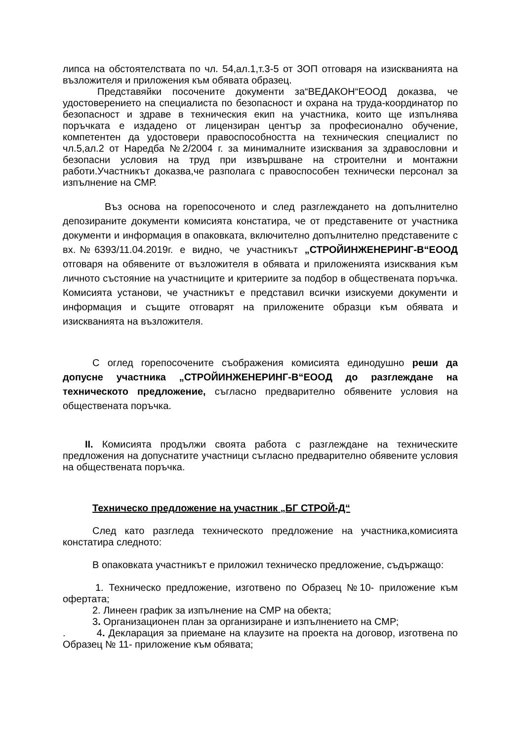липса на обстоятелствата по чл. 54,ал.1,т.3-5 от ЗОП отговаря на изискванията на възложителя и приложения към обявата образец.
Представяйки посочените документи за“ВЕДАКОН“ЕООД доказва, че удостоверението на специалиста по безопасност и охрана на труда-координатор по безопасност и здраве в техническия екип на участника, които ще изпълнява поръчката е издадено от лицензиран център за професионално обучение, компетентен да удостовери правоспособността на техническия специалист по чл.5,ал.2 от Наредба №2/2004 г. за минималните изисквания за здравословни и безопасни условия на труд при извършване на строителни и монтажни работи.Участникът доказва,че разполага с правоспособен технически персонал за изпълнение на СМР.
Въз основа на горепосоченото и след разглеждането на допълнително депозираните документи комисията констатира, че от представените от участника документи и информация в опаковката, включително допълнително представените с вх.№6393/11.04.2019г. е видно, че участникът „СТРОЙИНЖЕНЕРИНГ-В“ЕООД отговаря на обявените от възложителя в обявата и приложенията изисквания към личното състояние на участниците и критериите за подбор в обществената поръчка. Комисията установи, че участникът е представил всички изискуеми документи и информация и същите отговарят на приложените образци към обявата и изискванията на възложителя.
С оглед горепосочените съображения комисията единодушно реши да допусне участника „СТРОЙИНЖЕНЕРИНГ-В“ЕООД до разглеждане на техническото предложение, съгласно предварително обявените условия на обществената поръчка.
II. Комисията продължи своята работа с разглеждане на техническите предложения на допуснатите участници съгласно предварително обявените условия на обществената поръчка.
Техническо предложение на участник „БГ СТРОЙ-Д“
След като разгледа техническото предложение на участника,комисията констатира следното:
В опаковката участникът е приложил техническо предложение, съдържащо:
1. Техническо предложение, изготвено по Образец №10- приложение към офертата;
2. Линеен график за изпълнение на СМР на обекта;
3. Организационен план за организиране и изпълнението на СМР;
. 4. Декларация за приемане на клаузите на проекта на договор, изготвена по Образец № 11- приложение към обявата;